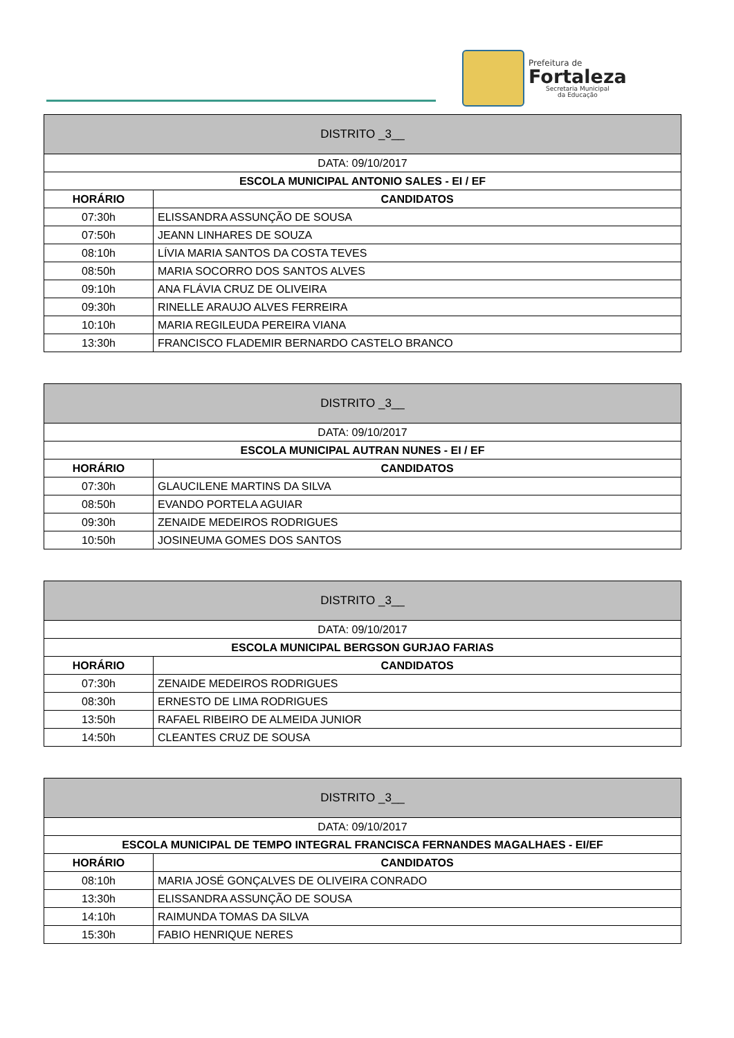Prefeitura de
Fortaleza
Secretaria Municipal
da Educação
| DISTRITO _3__ | |
| DATA: 09/10/2017 | |
| ESCOLA MUNICIPAL ANTONIO SALES - EI / EF | |
| HORÁRIO | CANDIDATOS |
| 07:30h | ELISSANDRA ASSUNÇÃO DE SOUSA |
| 07:50h | JEANN LINHARES DE SOUZA |
| 08:10h | LÍVIA MARIA SANTOS DA COSTA TEVES |
| 08:50h | MARIA SOCORRO DOS SANTOS ALVES |
| 09:10h | ANA FLÁVIA CRUZ DE OLIVEIRA |
| 09:30h | RINELLE ARAUJO ALVES FERREIRA |
| 10:10h | MARIA REGILEUDA PEREIRA VIANA |
| 13:30h | FRANCISCO FLADEMIR BERNARDO CASTELO BRANCO |
| DISTRITO _3__ | |
| DATA: 09/10/2017 | |
| ESCOLA MUNICIPAL AUTRAN NUNES - EI / EF | |
| HORÁRIO | CANDIDATOS |
| 07:30h | GLAUCILENE MARTINS DA SILVA |
| 08:50h | EVANDO PORTELA AGUIAR |
| 09:30h | ZENAIDE MEDEIROS RODRIGUES |
| 10:50h | JOSINEUMA GOMES DOS SANTOS |
| DISTRITO _3__ | |
| DATA: 09/10/2017 | |
| ESCOLA MUNICIPAL BERGSON GURJAO FARIAS | |
| HORÁRIO | CANDIDATOS |
| 07:30h | ZENAIDE MEDEIROS RODRIGUES |
| 08:30h | ERNESTO DE LIMA RODRIGUES |
| 13:50h | RAFAEL RIBEIRO DE ALMEIDA JUNIOR |
| 14:50h | CLEANTES CRUZ DE SOUSA |
| DISTRITO _3__ | |
| DATA: 09/10/2017 | |
| ESCOLA MUNICIPAL DE TEMPO INTEGRAL FRANCISCA FERNANDES MAGALHAES - EI/EF | |
| HORÁRIO | CANDIDATOS |
| 08:10h | MARIA JOSÉ GONÇALVES DE OLIVEIRA CONRADO |
| 13:30h | ELISSANDRA ASSUNÇÃO DE SOUSA |
| 14:10h | RAIMUNDA TOMAS DA SILVA |
| 15:30h | FABIO HENRIQUE NERES |